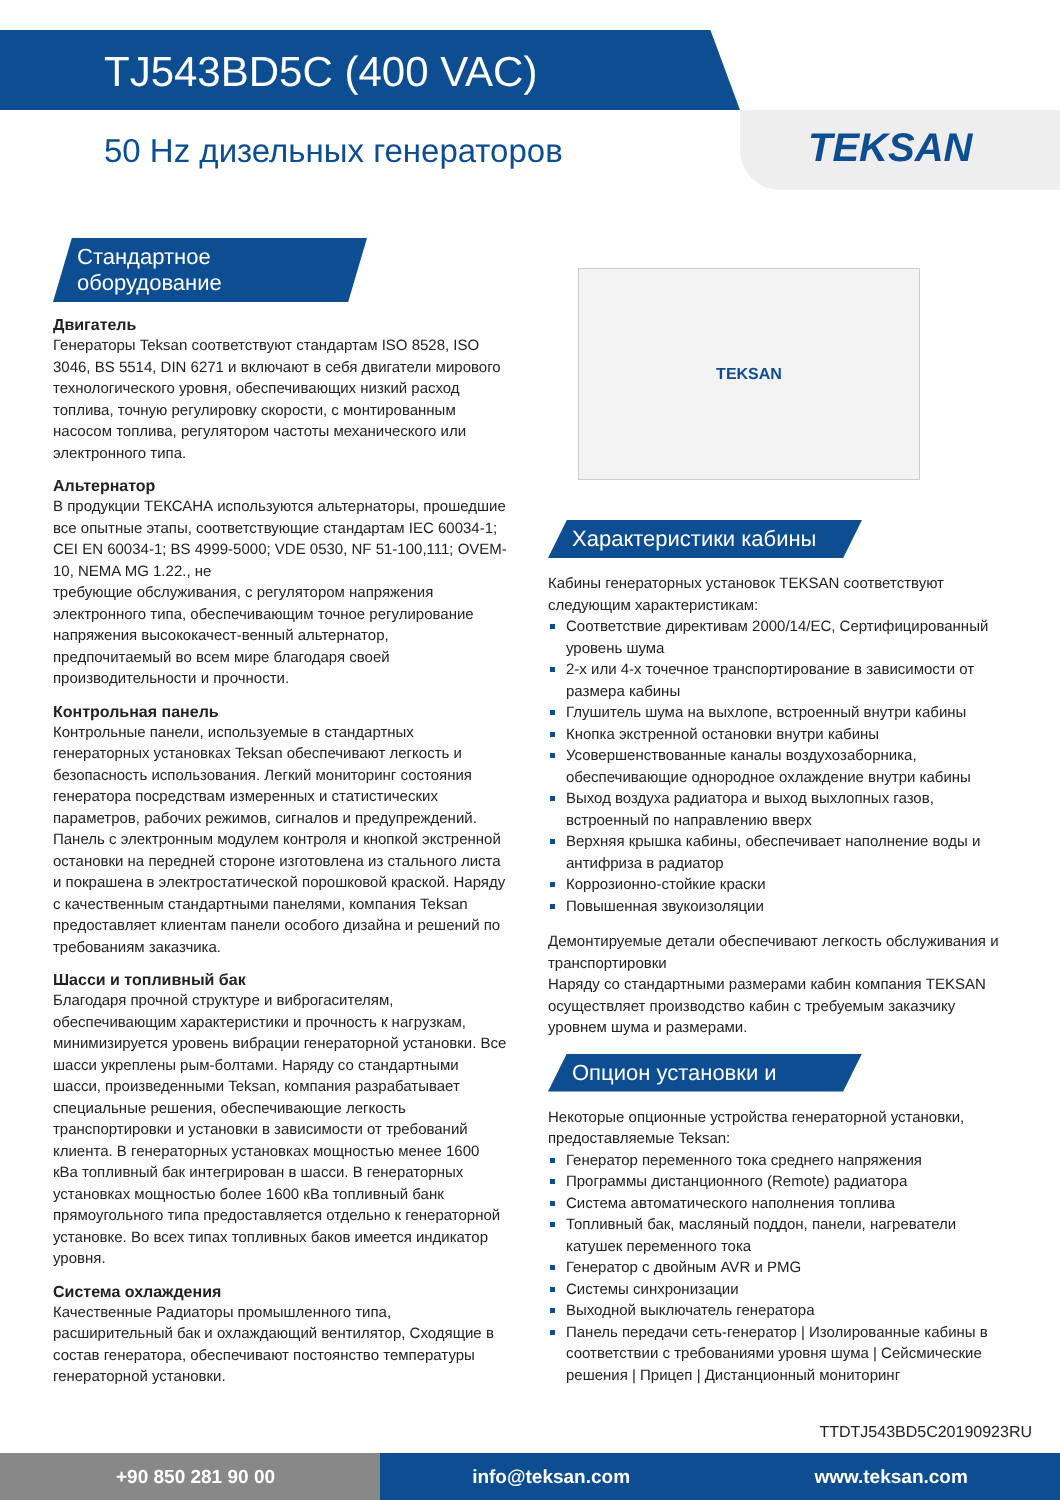TJ543BD5C (400 VAC)
50 Hz дизельных генераторов
TEKSAN
Стандартное оборудование
Двигатель
Генераторы Teksan соответствуют стандартам ISO 8528, ISO 3046, BS 5514, DIN 6271 и включают в себя двигатели мирового технологического уровня, обеспечивающих низкий расход топлива, точную регулировку скорости, с монтированным насосом топлива, регулятором частоты механического или электронного типа.
Альтернатор
В продукции ТЕКСАНА используются альтернаторы, прошедшие все опытные этапы, соответствующие стандартам IEC 60034-1; CEI EN 60034-1; BS 4999-5000; VDE 0530, NF 51-100,111; OVEM-10, NEMA MG 1.22., не
требующие обслуживания, с регулятором напряжения электронного типа, обеспечивающим точное регулирование напряжения высококачест-венный альтернатор, предпочитаемый во всем мире благодаря своей производительности и прочности.
Контрольная панель
Контрольные панели, используемые в стандартных генераторных установках Teksan обеспечивают легкость и безопасность использования. Легкий мониторинг состояния генератора посредствам измеренных и статистических параметров, рабочих режимов, сигналов и предупреждений. Панель с электронным модулем контроля и кнопкой экстренной остановки на передней стороне изготовлена из стального листа и покрашена в электростатической порошковой краской. Наряду с качественным стандартными панелями, компания Teksan предоставляет клиентам панели особого дизайна и решений по требованиям заказчика.
Шасси и топливный бак
Благодаря прочной структуре и виброгасителям, обеспечивающим характеристики и прочность к нагрузкам, минимизируется уровень вибрации генераторной установки. Все шасси укреплены рым-болтами. Наряду со стандартными шасси, произведенными Teksan, компания разрабатывает специальные решения, обеспечивающие легкость транспортировки и установки в зависимости от требований клиента. В генераторных установках мощностью менее 1600 кВа топливный бак интегрирован в шасси. В генераторных установках мощностью более 1600 кВа топливный банк прямоугольного типа предоставляется отдельно к генераторной установке. Во всех типах топливных баков имеется индикатор уровня.
Система охлаждения
Качественные Радиаторы промышленного типа, расширительный бак и охлаждающий вентилятор, Сходящие в состав генератора, обеспечивают постоянство температуры генераторной установки.
TEKSAN
Характеристики кабины
Кабины генераторных установок TEKSAN соответствуют следующим характеристикам:
Соответствие директивам 2000/14/EC, Сертифицированный уровень шума
2-х или 4-х точечное транспортирование в зависимости от размера кабины
Глушитель шума на выхлопе, встроенный внутри кабины
Кнопка экстренной остановки внутри кабины
Усовершенствованные каналы воздухозаборника, обеспечивающие однородное охлаждение внутри кабины
Выход воздуха радиатора и выход выхлопных газов, встроенный по направлению вверх
Верхняя крышка кабины, обеспечивает наполнение воды и антифриза в радиатор
Коррозионно-стойкие краски
Повышенная звукоизоляции
Демонтируемые детали обеспечивают легкость обслуживания и транспортировки
Наряду со стандартными размерами кабин компания TEKSAN осуществляет производство кабин с требуемым заказчику уровнем шума и размерами.
Опцион установки и
Некоторые опционные устройства генераторной установки, предоставляемые Teksan:
Генератор переменного тока среднего напряжения
Программы дистанционного (Remote) радиатора
Система автоматического наполнения топлива
Топливный бак, масляный поддон, панели, нагреватели катушек переменного тока
Генератор с двойным AVR и PMG
Системы синхронизации
Выходной выключатель генератора
Панель передачи сеть-генератор | Изолированные кабины в соответствии с требованиями уровня шума | Сейсмические решения | Прицеп | Дистанционный мониторинг
TTDTJ543BD5C20190923RU
+90 850 281 90 00 info@teksan.com www.teksan.com